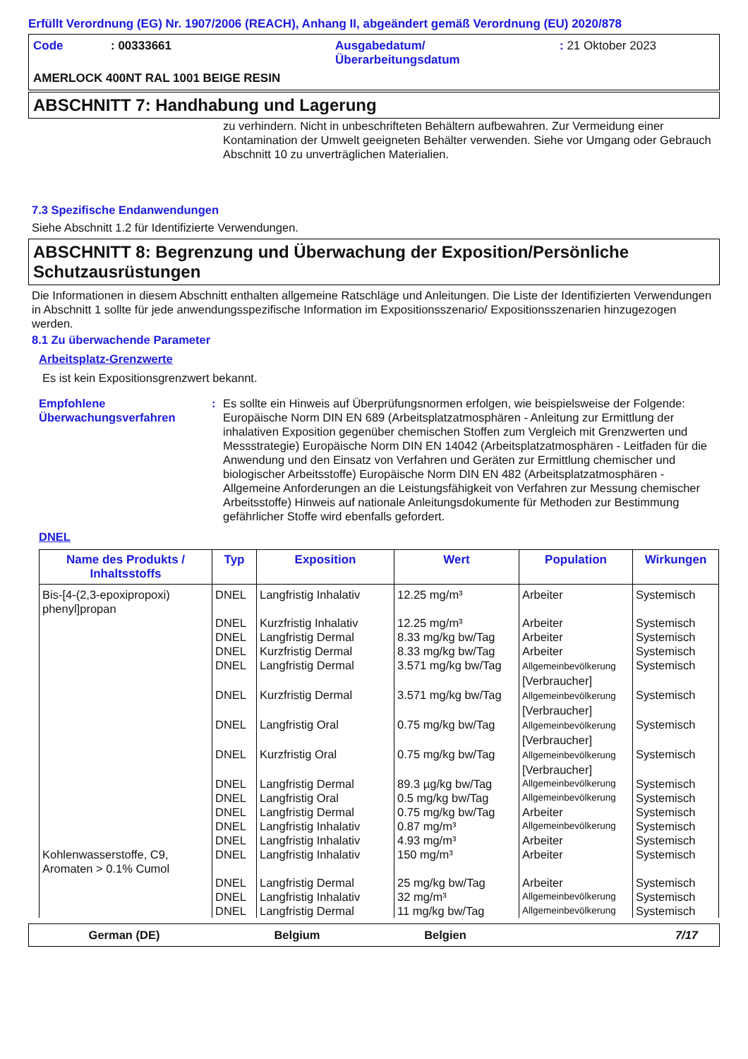Erfüllt Verordnung (EG) Nr. 1907/2006 (REACH), Anhang II, abgeändert gemäß Verordnung (EU) 2020/878
| Code | : 00333661 | Ausgabedatum/ Überarbeitungsdatum | : 21 Oktober 2023 |
AMERLOCK 400NT RAL 1001 BEIGE RESIN
ABSCHNITT 7: Handhabung und Lagerung
zu verhindern. Nicht in unbeschrifteten Behältern aufbewahren. Zur Vermeidung einer Kontamination der Umwelt geeigneten Behälter verwenden. Siehe vor Umgang oder Gebrauch Abschnitt 10 zu unverträglichen Materialien.
7.3 Spezifische Endanwendungen
Siehe Abschnitt 1.2 für Identifizierte Verwendungen.
ABSCHNITT 8: Begrenzung und Überwachung der Exposition/Persönliche Schutzausrüstungen
Die Informationen in diesem Abschnitt enthalten allgemeine Ratschläge und Anleitungen. Die Liste der Identifizierten Verwendungen in Abschnitt 1 sollte für jede anwendungsspezifische Information im Expositionsszenario/ Expositionsszenarien hinzugezogen werden.
8.1 Zu überwachende Parameter
Arbeitsplatz-Grenzwerte
Es ist kein Expositionsgrenzwert bekannt.
Empfohlene Überwachungsverfahren
: Es sollte ein Hinweis auf Überprüfungsnormen erfolgen, wie beispielsweise der Folgende: Europäische Norm DIN EN 689 (Arbeitsplatzatmosphären - Anleitung zur Ermittlung der inhalativen Exposition gegenüber chemischen Stoffen zum Vergleich mit Grenzwerten und Messstrategie) Europäische Norm DIN EN 14042 (Arbeitsplatzatmosphären - Leitfaden für die Anwendung und den Einsatz von Verfahren und Geräten zur Ermittlung chemischer und biologischer Arbeitsstoffe) Europäische Norm DIN EN 482 (Arbeitsplatzatmosphären - Allgemeine Anforderungen an die Leistungsfähigkeit von Verfahren zur Messung chemischer Arbeitsstoffe) Hinweis auf nationale Anleitungsdokumente für Methoden zur Bestimmung gefährlicher Stoffe wird ebenfalls gefordert.
DNEL
| Name des Produkts / Inhaltsstoffs | Typ | Exposition | Wert | Population | Wirkungen |
| --- | --- | --- | --- | --- | --- |
| Bis-[4-(2,3-epoxipropoxi) phenyl]propan | DNEL | Langfristig Inhalativ | 12.25 mg/m³ | Arbeiter | Systemisch |
| | DNEL | Kurzfristig Inhalativ | 12.25 mg/m³ | Arbeiter | Systemisch |
| | DNEL | Langfristig Dermal | 8.33 mg/kg bw/Tag | Arbeiter | Systemisch |
| | DNEL | Kurzfristig Dermal | 8.33 mg/kg bw/Tag | Arbeiter | Systemisch |
| | DNEL | Langfristig Dermal | 3.571 mg/kg bw/Tag | Allgemeinbevölkerung [Verbraucher] | Systemisch |
| | DNEL | Kurzfristig Dermal | 3.571 mg/kg bw/Tag | Allgemeinbevölkerung [Verbraucher] | Systemisch |
| | DNEL | Langfristig Oral | 0.75 mg/kg bw/Tag | Allgemeinbevölkerung [Verbraucher] | Systemisch |
| | DNEL | Kurzfristig Oral | 0.75 mg/kg bw/Tag | Allgemeinbevölkerung [Verbraucher] | Systemisch |
| | DNEL | Langfristig Dermal | 89.3 µg/kg bw/Tag | Allgemeinbevölkerung | Systemisch |
| | DNEL | Langfristig Oral | 0.5 mg/kg bw/Tag | Allgemeinbevölkerung | Systemisch |
| | DNEL | Langfristig Dermal | 0.75 mg/kg bw/Tag | Arbeiter | Systemisch |
| | DNEL | Langfristig Inhalativ | 0.87 mg/m³ | Allgemeinbevölkerung | Systemisch |
| | DNEL | Langfristig Inhalativ | 4.93 mg/m³ | Arbeiter | Systemisch |
| Kohlenwasserstoffe, C9, Aromaten > 0.1% Cumol | DNEL | Langfristig Inhalativ | 150 mg/m³ | Arbeiter | Systemisch |
| | DNEL | Langfristig Dermal | 25 mg/kg bw/Tag | Arbeiter | Systemisch |
| | DNEL | Langfristig Inhalativ | 32 mg/m³ | Allgemeinbevölkerung | Systemisch |
| | DNEL | Langfristig Dermal | 11 mg/kg bw/Tag | Allgemeinbevölkerung | Systemisch |
German (DE) Belgium Belgien 7/17